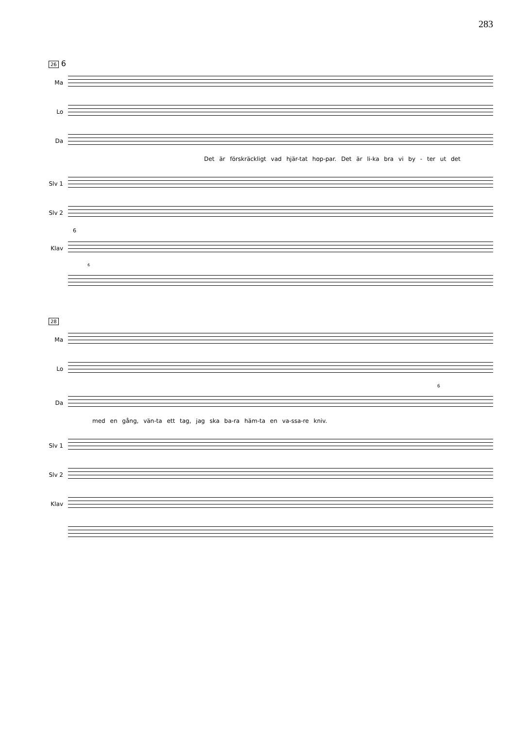283
26 6
Ma
Lo
Da
Det är förskräckligt vad hjär-tat hop-par. Det är li-ka bra vi by - ter ut det
Slv 1
Slv 2
6
Klav
6
28
Ma
Lo
6
Da
med en gång, vän-ta ett tag, jag ska ba-ra häm-ta en va-ssa-re kniv.
Slv 1
Slv 2
Klav